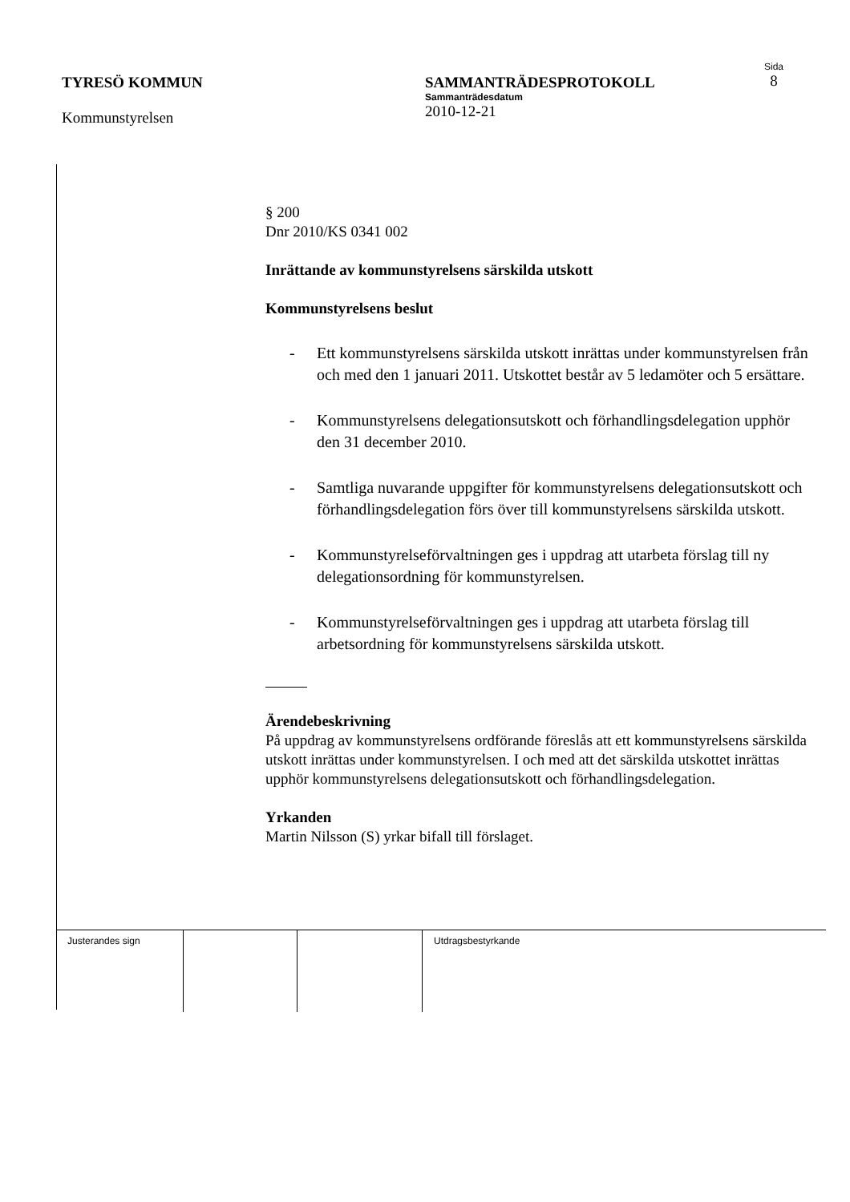TYRESÖ KOMMUN
Kommunstyrelsen
SAMMANTRÄDESPROTOKOLL
Sammanträdesdatum
2010-12-21
Sida
8
§ 200
Dnr 2010/KS 0341 002
Inrättande av kommunstyrelsens särskilda utskott
Kommunstyrelsens beslut
- Ett kommunstyrelsens särskilda utskott inrättas under kommunstyrelsen från och med den 1 januari 2011. Utskottet består av 5 ledamöter och 5 ersättare.
- Kommunstyrelsens delegationsutskott och förhandlingsdelegation upphör den 31 december 2010.
- Samtliga nuvarande uppgifter för kommunstyrelsens delegationsutskott och förhandlingsdelegation förs över till kommunstyrelsens särskilda utskott.
- Kommunstyrelseförvaltningen ges i uppdrag att utarbeta förslag till ny delegationsordning för kommunstyrelsen.
- Kommunstyrelseförvaltningen ges i uppdrag att utarbeta förslag till arbetsordning för kommunstyrelsens särskilda utskott.
Ärendebeskrivning
På uppdrag av kommunstyrelsens ordförande föreslås att ett kommunstyrelsens särskilda utskott inrättas under kommunstyrelsen. I och med att det särskilda utskottet inrättas upphör kommunstyrelsens delegationsutskott och förhandlingsdelegation.
Yrkanden
Martin Nilsson (S) yrkar bifall till förslaget.
| Justerandes sign | | | Utdragsbestyrkande |